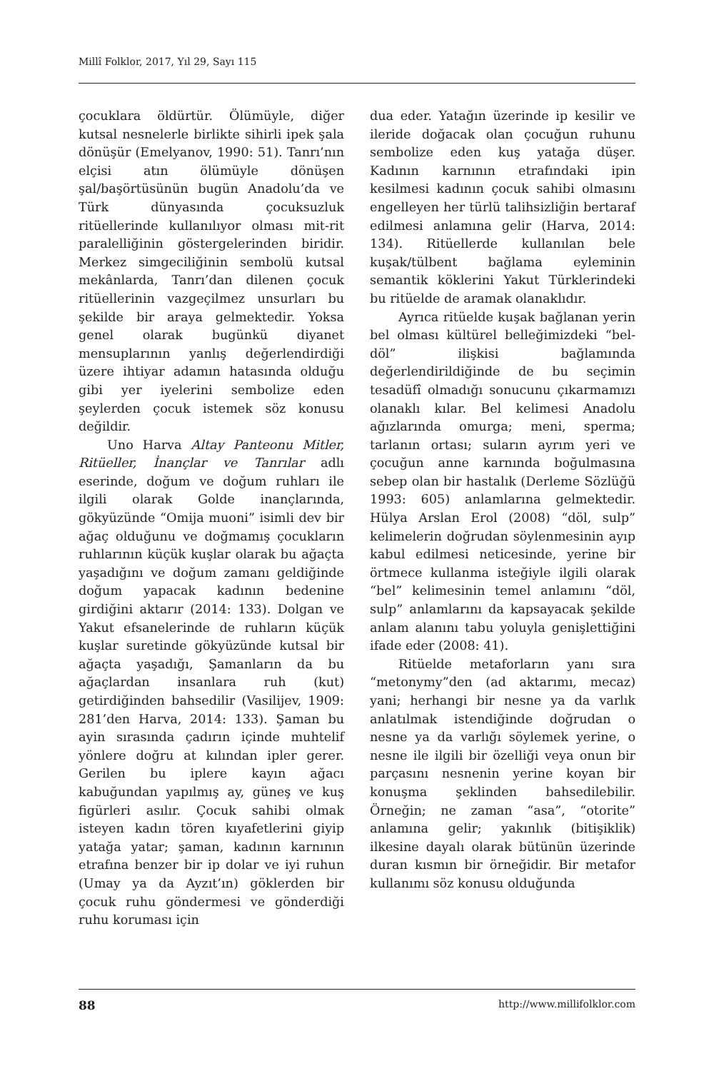Millî Folklor, 2017, Yıl 29, Sayı 115
çocuklara öldürtür. Ölümüyle, diğer kutsal nesnelerle birlikte sihirli ipek şala dönüşür (Emelyanov, 1990: 51). Tanrı’nın elçisi atın ölümüyle dönüşen şal/başörtüsünün bugün Anadolu’da ve Türk dünyasında çocuksuzluk ritüellerinde kullanılıyor olması mit-rit paralelliğinin göstergelerinden biridir. Merkez simgeciliğinin sembolü kutsal mekânlarda, Tanrı’dan dilenen çocuk ritüellerinin vazgeçilmez unsurları bu şekilde bir araya gelmektedir. Yoksa genel olarak bugünkü diyanet mensuplarının yanlış değerlendirdiği üzere ihtiyar adamın hatasında olduğu gibi yer iyelerini sembolize eden şeylerden çocuk istemek söz konusu değildir.
Uno Harva Altay Panteonu Mitler, Ritüeller, İnançlar ve Tanrılar adlı eserinde, doğum ve doğum ruhları ile ilgili olarak Golde inançlarında, gökyüzünde “Omija muoni” isimli dev bir ağaç olduğunu ve doğmamış çocukların ruhlarının küçük kuşlar olarak bu ağaçta yaşadığını ve doğum zamanı geldiğinde doğum yapacak kadının bedenine girdiğini aktarır (2014: 133). Dolgan ve Yakut efsanelerinde de ruhların küçük kuşlar suretinde gökyüzünde kutsal bir ağaçta yaşadığı, Şamanların da bu ağaçlardan insanlara ruh (kut) getirdiğinden bahsedilir (Vasilijev, 1909: 281’den Harva, 2014: 133). Şaman bu ayin sırasında çadırın içinde muhtelif yönlere doğru at kılından ipler gerer. Gerilen bu iplere kayın ağacı kabuğundan yapılmış ay, güneş ve kuş figürleri asılır. Çocuk sahibi olmak isteyen kadın tören kıyafetlerini giyip yatağa yatar; şaman, kadının karnının etrafına benzer bir ip dolar ve iyi ruhun (Umay ya da Ayzıt’ın) göklerden bir çocuk ruhu göndermesi ve gönderdiği ruhu koruması için
dua eder. Yatağın üzerinde ip kesilir ve ileride doğacak olan çocuğun ruhunu sembolize eden kuş yatağa düşer. Kadının karnının etrafındaki ipin kesilmesi kadının çocuk sahibi olmasını engelleyen her türlü talihsizliğin bertaraf edilmesi anlamına gelir (Harva, 2014: 134). Ritüellerde kullanılan bele kuşak/tülbent bağlama eyleminin semantik köklerini Yakut Türklerindeki bu ritüelde de aramak olanaklıdır.
Ayrıca ritüelde kuşak bağlanan yerin bel olması kültürel belleğimizdeki “bel-döl” ilişkisi bağlamında değerlendirildiğinde de bu seçimin tesadüfî olmadığı sonucunu çıkarmamızı olanaklı kılar. Bel kelimesi Anadolu ağızlarında omurga; meni, sperma; tarlanın ortası; suların ayrım yeri ve çocuğun anne karnında boğulmasına sebep olan bir hastalık (Derleme Sözlüğü 1993: 605) anlamlarına gelmektedir. Hülya Arslan Erol (2008) “döl, sulp” kelimelerin doğrudan söylenmesinin ayıp kabul edilmesi neticesinde, yerine bir örtmece kullanma isteğiyle ilgili olarak “bel” kelimesinin temel anlamını “döl, sulp” anlamlarını da kapsayacak şekilde anlam alanını tabu yoluyla genişlettiğini ifade eder (2008: 41).
Ritüelde metaforların yanı sıra “metonymy”den (ad aktarımı, mecaz) yani; herhangi bir nesne ya da varlık anlatılmak istendiğinde doğrudan o nesne ya da varlığı söylemek yerine, o nesne ile ilgili bir özelliği veya onun bir parçasını nesnenin yerine koyan bir konuşma şeklinden bahsedilebilir. Örneğin; ne zaman “asa”, “otorite” anlamına gelir; yakınlık (bitişiklik) ilkesine dayalı olarak bütünün üzerinde duran kısmın bir örneğidir. Bir metafor kullanımı söz konusu olduğunda
88 http://www.millifolklor.com